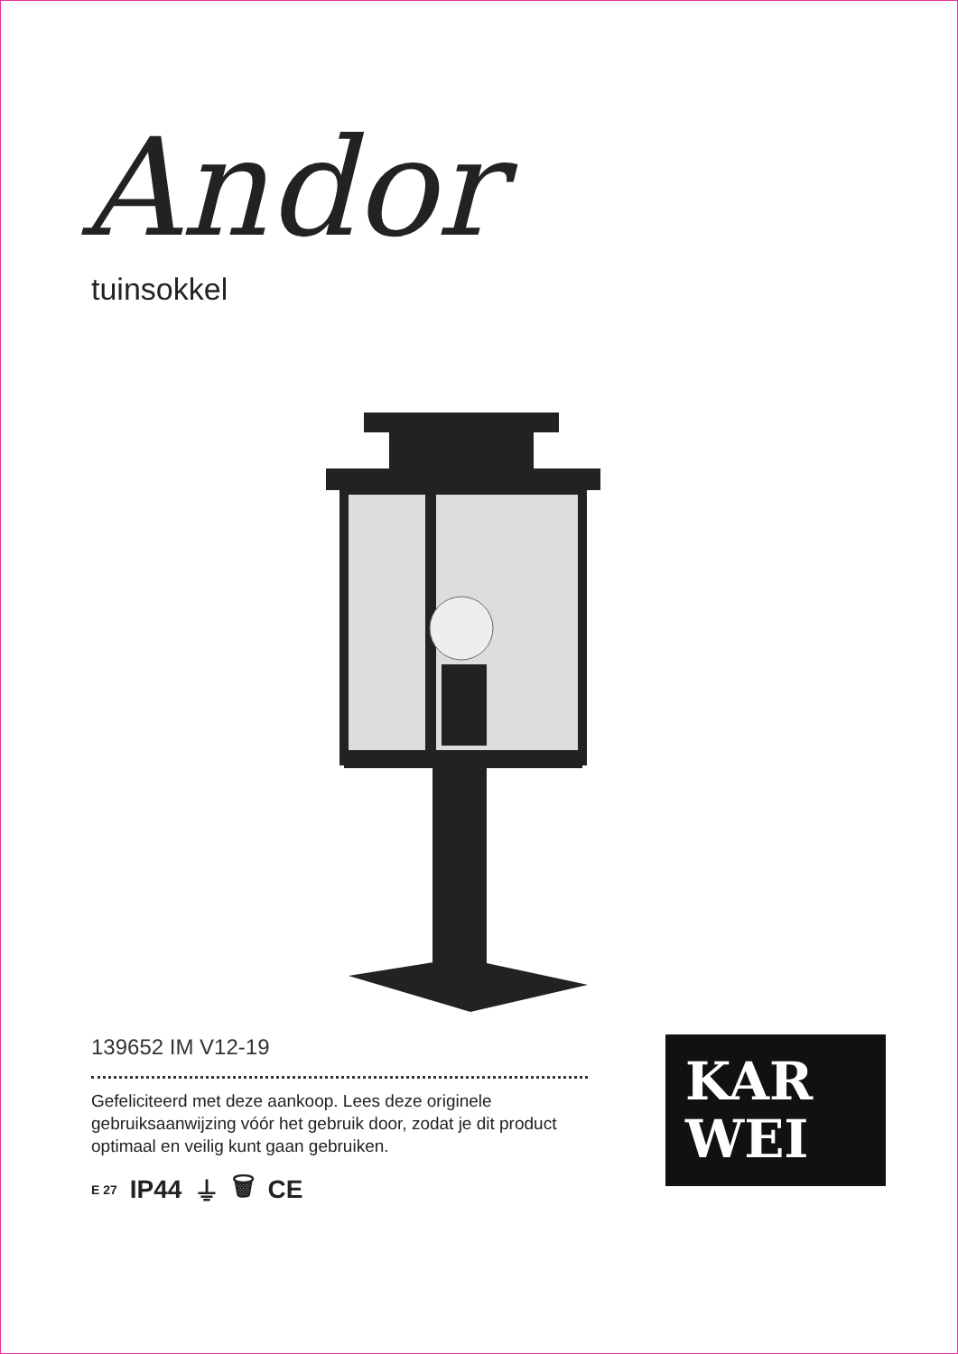Andor
tuinsokkel
139652 IM V12-19
Gefeliciteerd met deze aankoop. Lees deze originele gebruiksaanwijzing vóór het gebruik door, zodat je dit product optimaal en veilig kunt gaan gebruiken.
E 27 IP44 ⏚ 🗑 CE
KAR
WEI